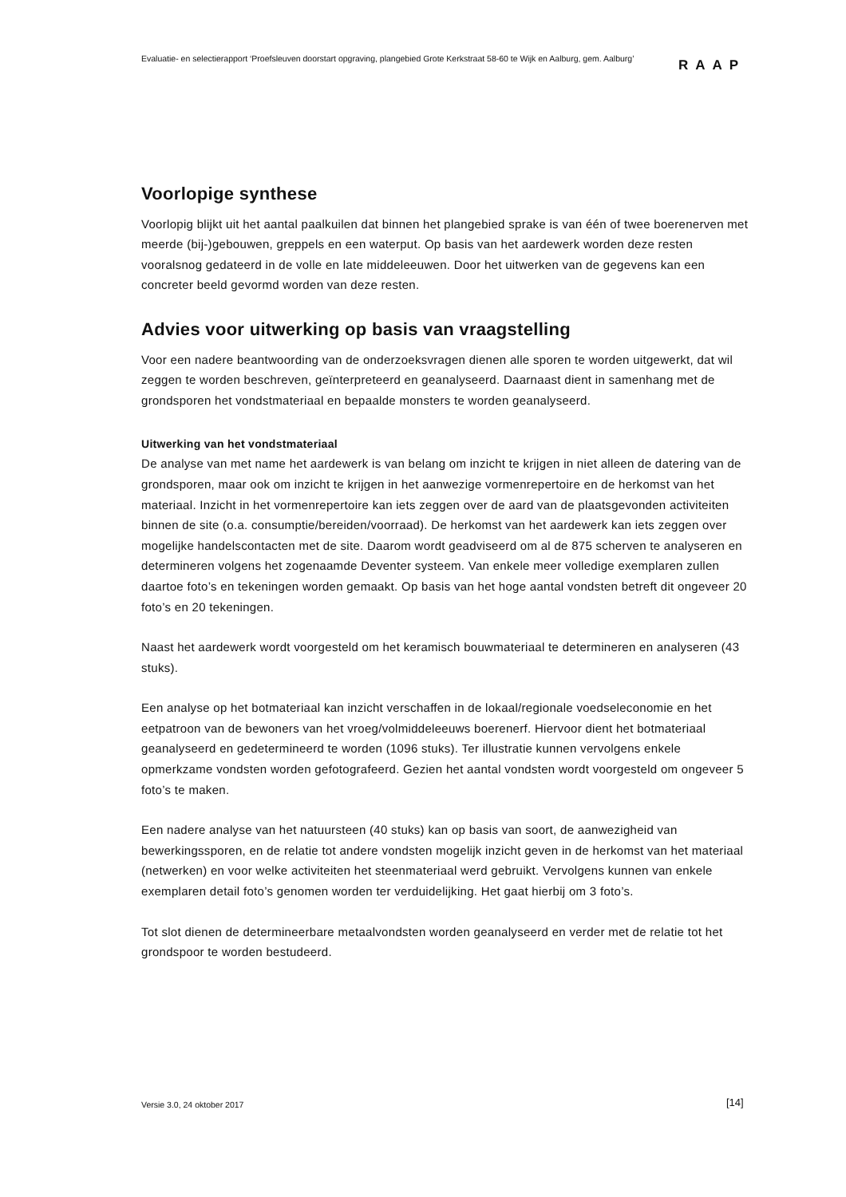Evaluatie- en selectierapport ‘Proefsleuven doorstart opgraving, plangebied Grote Kerkstraat 58-60 te Wijk en Aalburg, gem. Aalburg’
RAAP
Voorlopige synthese
Voorlopig blijkt uit het aantal paalkuilen dat binnen het plangebied sprake is van één of twee boerenerven met meerde (bij-)gebouwen, greppels en een waterput. Op basis van het aardewerk worden deze resten vooralsnog gedateerd in de volle en late middeleeuwen. Door het uitwerken van de gegevens kan een concreter beeld gevormd worden van deze resten.
Advies voor uitwerking op basis van vraagstelling
Voor een nadere beantwoording van de onderzoeksvragen dienen alle sporen te worden uitgewerkt, dat wil zeggen te worden beschreven, geïnterpreteerd en geanalyseerd. Daarnaast dient in samenhang met de grondsporen het vondstmateriaal en bepaalde monsters te worden geanalyseerd.
Uitwerking van het vondstmateriaal
De analyse van met name het aardewerk is van belang om inzicht te krijgen in niet alleen de datering van de grondsporen, maar ook om inzicht te krijgen in het aanwezige vormenrepertoire en de herkomst van het materiaal. Inzicht in het vormenrepertoire kan iets zeggen over de aard van de plaatsgevonden activiteiten binnen de site (o.a. consumptie/bereiden/voorraad). De herkomst van het aardewerk kan iets zeggen over mogelijke handelscontacten met de site. Daarom wordt geadviseerd om al de 875 scherven te analyseren en determineren volgens het zogenaamde Deventer systeem. Van enkele meer volledige exemplaren zullen daartoe foto’s en tekeningen worden gemaakt. Op basis van het hoge aantal vondsten betreft dit ongeveer 20 foto’s en 20 tekeningen.
Naast het aardewerk wordt voorgesteld om het keramisch bouwmateriaal te determineren en analyseren (43 stuks).
Een analyse op het botmateriaal kan inzicht verschaffen in de lokaal/regionale voedseleconomie en het eetpatroon van de bewoners van het vroeg/volmiddeleeuws boerenerf. Hiervoor dient het botmateriaal geanalyseerd en gedetermineerd te worden (1096 stuks). Ter illustratie kunnen vervolgens enkele opmerkzame vondsten worden gefotografeerd. Gezien het aantal vondsten wordt voorgesteld om ongeveer 5 foto’s te maken.
Een nadere analyse van het natuursteen (40 stuks) kan op basis van soort, de aanwezigheid van bewerkingssporen, en de relatie tot andere vondsten mogelijk inzicht geven in de herkomst van het materiaal (netwerken) en voor welke activiteiten het steenmateriaal werd gebruikt. Vervolgens kunnen van enkele exemplaren detail foto’s genomen worden ter verduidelijking. Het gaat hierbij om 3 foto’s.
Tot slot dienen de determineerbare metaalvondsten worden geanalyseerd en verder met de relatie tot het grondspoor te worden bestudeerd.
Versie 3.0, 24 oktober 2017 [14]